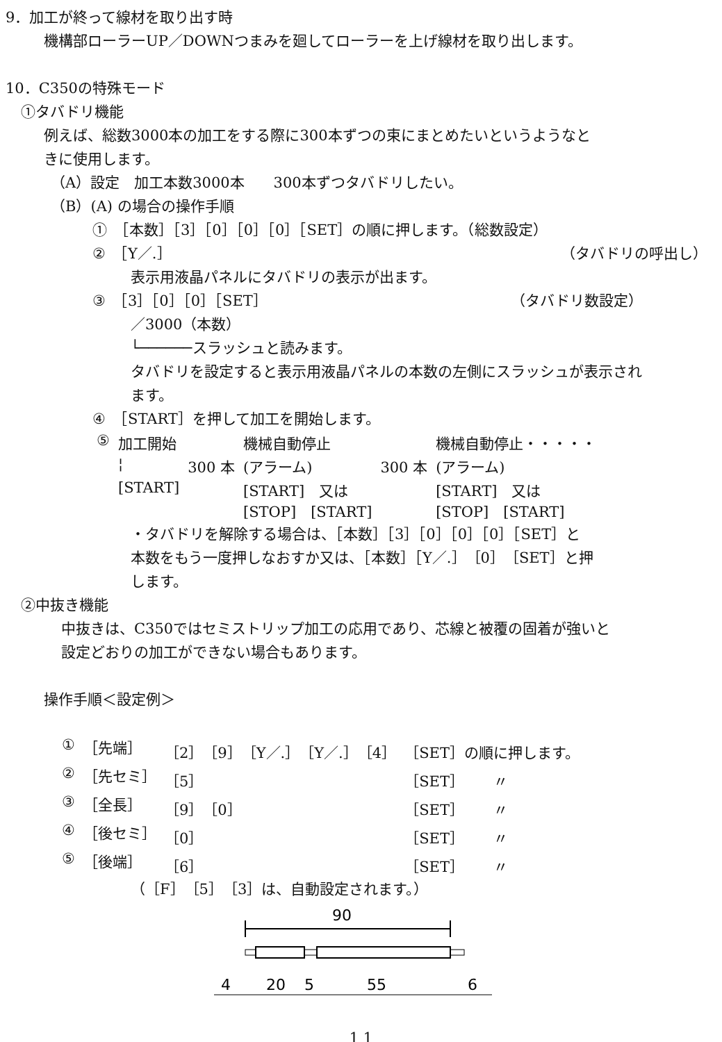9．加工が終って線材を取り出す時
機構部ローラーUP／DOWNつまみを廻してローラーを上げ線材を取り出します。
10．C350の特殊モード
①タバドリ機能
例えば、総数3000本の加工をする際に300本ずつの束にまとめたいというようなと
きに使用します。
（A）設定　加工本数3000本　　300本ずつタバドリしたい。
（B）(A) の場合の操作手順
①　［本数］［3］［0］［0］［0］［SET］の順に押します。（総数設定）
②　［Y／.］ （タバドリの呼出し）
表示用液晶パネルにタバドリの表示が出ます。
③　［3］［0］［0］［SET］ （タバドリ数設定）
／3000（本数）
└──────スラッシュと読みます。
タバドリを設定すると表示用液晶パネルの本数の左側にスラッシュが表示され
ます。
④　［START］を押して加工を開始します。
| ⑤ | 加工開始 | | 機械自動停止 | | 機械自動停止・・・・・ |
| | ¦ | 300 本 | (アラーム) | 300 本 | (アラーム) |
| | [START] | | [START] 又は [STOP] [START] | | [START] 又は [STOP] [START] |
・タバドリを解除する場合は、［本数］［3］［0］［0］［0］［SET］と
本数をもう一度押しなおすか又は、［本数］［Y／.］［0］［SET］と押
します。
②中抜き機能
中抜きは、C350ではセミストリップ加工の応用であり、芯線と被覆の固着が強いと
設定どおりの加工ができない場合もあります。
操作手順＜設定例＞
| ① | ［先端］ | ［2］［9］［Y／.］［Y／.］［4］ | ［SET］の順に押します。 |
| ② | ［先セミ］ | ［5］ | ［SET］ 〃 |
| ③ | ［全長］ | ［9］［0］ | ［SET］ 〃 |
| ④ | ［後セミ］ | ［0］ | ［SET］ 〃 |
| ⑤ | ［後端］ | ［6］ | ［SET］ 〃 |
（［F］［5］［3］は、自動設定されます。）
90
4
20
5
55
6
1 1